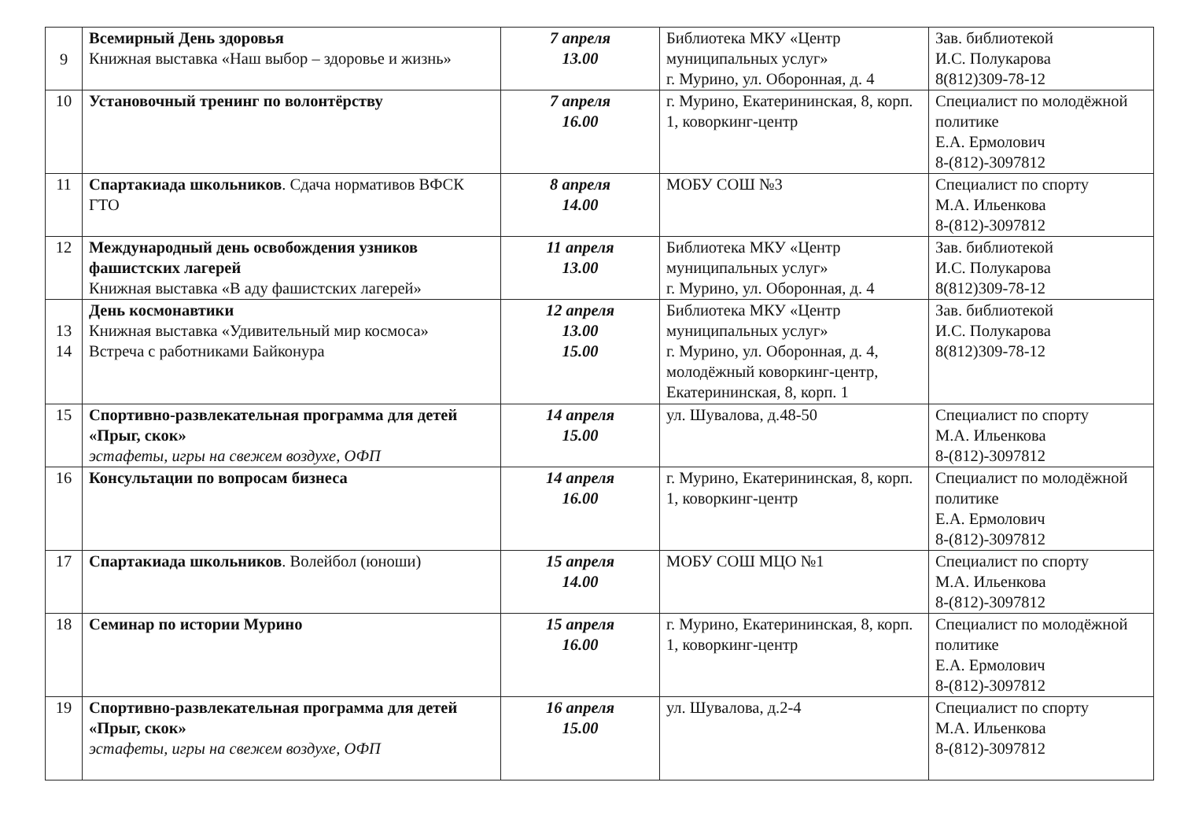| 9 | Всемирный День здоровья Книжная выставка «Наш выбор – здоровье и жизнь» | 7 апреля 13.00 | Библиотека МКУ «Центр муниципальных услуг» г. Мурино, ул. Оборонная, д. 4 | Зав. библиотекой И.С. Полукарова 8(812)309-78-12 |
| 10 | Установочный тренинг по волонтёрству | 7 апреля 16.00 | г. Мурино, Екатерининская, 8, корп. 1, коворкинг-центр | Специалист по молодёжной политике Е.А. Ермолович 8-(812)-3097812 |
| 11 | Спартакиада школьников . Сдача нормативов ВФСК ГТО | 8 апреля 14.00 | МОБУ СОШ №3 | Специалист по спорту М.А. Ильенкова 8-(812)-3097812 |
| 12 | Международный день освобождения узников фашистских лагерей Книжная выставка «В аду фашистских лагерей» | 11 апреля 13.00 | Библиотека МКУ «Центр муниципальных услуг» г. Мурино, ул. Оборонная, д. 4 | Зав. библиотекой И.С. Полукарова 8(812)309-78-12 |
| 13 14 | День космонавтики Книжная выставка «Удивительный мир космоса» Встреча с работниками Байконура | 12 апреля 13.00 15.00 | Библиотека МКУ «Центр муниципальных услуг» г. Мурино, ул. Оборонная, д. 4, молодёжный коворкинг-центр, Екатерининская, 8, корп. 1 | Зав. библиотекой И.С. Полукарова 8(812)309-78-12 |
| 15 | Спортивно-развлекательная программа для детей «Прыг, скок» эстафеты, игры на свежем воздухе, ОФП | 14 апреля 15.00 | ул. Шувалова, д.48-50 | Специалист по спорту М.А. Ильенкова 8-(812)-3097812 |
| 16 | Консультации по вопросам бизнеса | 14 апреля 16.00 | г. Мурино, Екатерининская, 8, корп. 1, коворкинг-центр | Специалист по молодёжной политике Е.А. Ермолович 8-(812)-3097812 |
| 17 | Спартакиада школьников . Волейбол (юноши) | 15 апреля 14.00 | МОБУ СОШ МЦО №1 | Специалист по спорту М.А. Ильенкова 8-(812)-3097812 |
| 18 | Семинар по истории Мурино | 15 апреля 16.00 | г. Мурино, Екатерининская, 8, корп. 1, коворкинг-центр | Специалист по молодёжной политике Е.А. Ермолович 8-(812)-3097812 |
| 19 | Спортивно-развлекательная программа для детей «Прыг, скок» эстафеты, игры на свежем воздухе, ОФП | 16 апреля 15.00 | ул. Шувалова, д.2-4 | Специалист по спорту М.А. Ильенкова 8-(812)-3097812 |